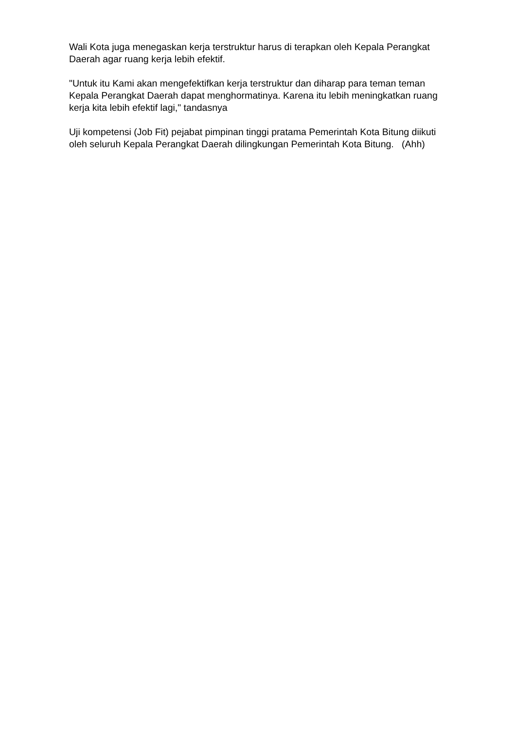Wali Kota juga menegaskan kerja terstruktur harus di terapkan oleh Kepala Perangkat Daerah agar ruang kerja lebih efektif.
"Untuk itu Kami akan mengefektifkan kerja terstruktur dan diharap para teman teman Kepala Perangkat Daerah dapat menghormatinya. Karena itu lebih meningkatkan ruang kerja kita lebih efektif lagi," tandasnya
Uji kompetensi (Job Fit) pejabat pimpinan tinggi pratama Pemerintah Kota Bitung diikuti oleh seluruh Kepala Perangkat Daerah dilingkungan Pemerintah Kota Bitung. (Ahh)